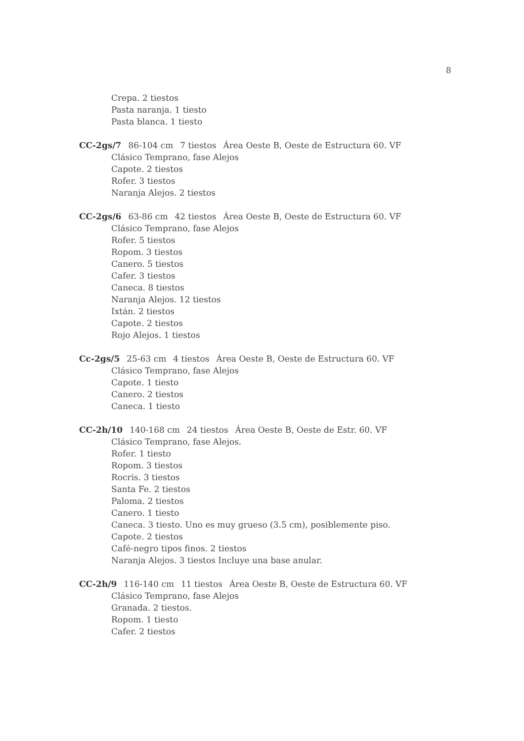8
Crepa. 2 tiestos
Pasta naranja. 1 tiesto
Pasta blanca. 1 tiesto
CC-2gs/7 86-104 cm 7 tiestos Área Oeste B, Oeste de Estructura 60. VF
Clásico Temprano, fase Alejos
Capote. 2 tiestos
Rofer. 3 tiestos
Naranja Alejos. 2 tiestos
CC-2gs/6 63-86 cm 42 tiestos Área Oeste B, Oeste de Estructura 60. VF
Clásico Temprano, fase Alejos
Rofer. 5 tiestos
Ropom. 3 tiestos
Canero. 5 tiestos
Cafer. 3 tiestos
Caneca. 8 tiestos
Naranja Alejos. 12 tiestos
Ixtán. 2 tiestos
Capote. 2 tiestos
Rojo Alejos. 1 tiestos
Cc-2gs/5 25-63 cm 4 tiestos Área Oeste B, Oeste de Estructura 60. VF
Clásico Temprano, fase Alejos
Capote. 1 tiesto
Canero. 2 tiestos
Caneca. 1 tiesto
CC-2h/10 140-168 cm 24 tiestos Área Oeste B, Oeste de Estr. 60. VF
Clásico Temprano, fase Alejos.
Rofer. 1 tiesto
Ropom. 3 tiestos
Rocris. 3 tiestos
Santa Fe. 2 tiestos
Paloma. 2 tiestos
Canero. 1 tiesto
Caneca. 3 tiesto. Uno es muy grueso (3.5 cm), posiblemente piso.
Capote. 2 tiestos
Café-negro tipos finos. 2 tiestos
Naranja Alejos. 3 tiestos Incluye una base anular.
CC-2h/9 116-140 cm 11 tiestos Área Oeste B, Oeste de Estructura 60. VF
Clásico Temprano, fase Alejos
Granada. 2 tiestos.
Ropom. 1 tiesto
Cafer. 2 tiestos